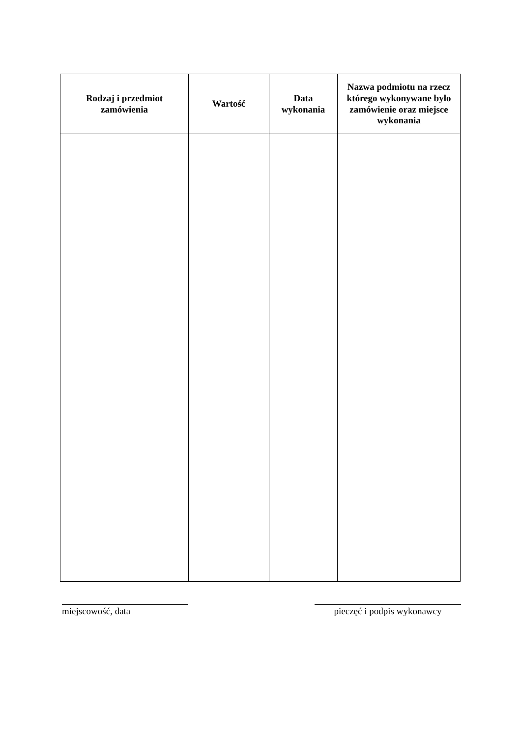| Rodzaj i przedmiot zamówienia | Wartość | Data wykonania | Nazwa podmiotu na rzecz którego wykonywane było zamówienie oraz miejsce wykonania |
| --- | --- | --- | --- |
miejscowość, data pieczęć i podpis wykonawcy